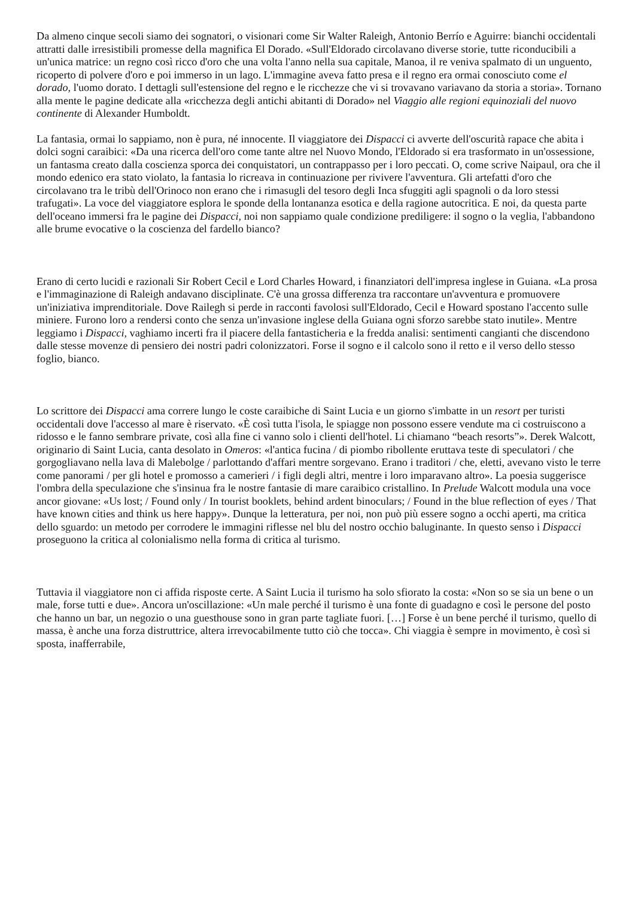Da almeno cinque secoli siamo dei sognatori, o visionari come Sir Walter Raleigh, Antonio Berrío e Aguirre: bianchi occidentali attratti dalle irresistibili promesse della magnifica El Dorado. «Sull'Eldorado circolavano diverse storie, tutte riconducibili a un'unica matrice: un regno così ricco d'oro che una volta l'anno nella sua capitale, Manoa, il re veniva spalmato di un unguento, ricoperto di polvere d'oro e poi immerso in un lago. L'immagine aveva fatto presa e il regno era ormai conosciuto come el dorado, l'uomo dorato. I dettagli sull'estensione del regno e le ricchezze che vi si trovavano variavano da storia a storia». Tornano alla mente le pagine dedicate alla «ricchezza degli antichi abitanti di Dorado» nel Viaggio alle regioni equinoziali del nuovo continente di Alexander Humboldt.
La fantasia, ormai lo sappiamo, non è pura, né innocente. Il viaggiatore dei Dispacci ci avverte dell'oscurità rapace che abita i dolci sogni caraibici: «Da una ricerca dell'oro come tante altre nel Nuovo Mondo, l'Eldorado si era trasformato in un'ossessione, un fantasma creato dalla coscienza sporca dei conquistatori, un contrappasso per i loro peccati. O, come scrive Naipaul, ora che il mondo edenico era stato violato, la fantasia lo ricreava in continuazione per rivivere l'avventura. Gli artefatti d'oro che circolavano tra le tribù dell'Orinoco non erano che i rimasugli del tesoro degli Inca sfuggiti agli spagnoli o da loro stessi trafugati». La voce del viaggiatore esplora le sponde della lontananza esotica e della ragione autocritica. E noi, da questa parte dell'oceano immersi fra le pagine dei Dispacci, noi non sappiamo quale condizione prediligere: il sogno o la veglia, l'abbandono alle brume evocative o la coscienza del fardello bianco?
Erano di certo lucidi e razionali Sir Robert Cecil e Lord Charles Howard, i finanziatori dell'impresa inglese in Guiana. «La prosa e l'immaginazione di Raleigh andavano disciplinate. C'è una grossa differenza tra raccontare un'avventura e promuovere un'iniziativa imprenditoriale. Dove Railegh si perde in racconti favolosi sull'Eldorado, Cecil e Howard spostano l'accento sulle miniere. Furono loro a rendersi conto che senza un'invasione inglese della Guiana ogni sforzo sarebbe stato inutile». Mentre leggiamo i Dispacci, vaghiamo incerti fra il piacere della fantasticheria e la fredda analisi: sentimenti cangianti che discendono dalle stesse movenze di pensiero dei nostri padri colonizzatori. Forse il sogno e il calcolo sono il retto e il verso dello stesso foglio, bianco.
Lo scrittore dei Dispacci ama correre lungo le coste caraibiche di Saint Lucia e un giorno s'imbatte in un resort per turisti occidentali dove l'accesso al mare è riservato. «È così tutta l'isola, le spiagge non possono essere vendute ma ci costruiscono a ridosso e le fanno sembrare private, così alla fine ci vanno solo i clienti dell'hotel. Li chiamano “beach resorts”». Derek Walcott, originario di Saint Lucia, canta desolato in Omeros: «l'antica fucina / di piombo ribollente eruttava teste di speculatori / che gorgogliavano nella lava di Malebolge / parlottando d'affari mentre sorgevano. Erano i traditori / che, eletti, avevano visto le terre come panorami / per gli hotel e promosso a camerieri / i figli degli altri, mentre i loro imparavano altro». La poesia suggerisce l'ombra della speculazione che s'insinua fra le nostre fantasie di mare caraibico cristallino. In Prelude Walcott modula una voce ancor giovane: «Us lost; / Found only / In tourist booklets, behind ardent binoculars; / Found in the blue reflection of eyes / That have known cities and think us here happy». Dunque la letteratura, per noi, non può più essere sogno a occhi aperti, ma critica dello sguardo: un metodo per corrodere le immagini riflesse nel blu del nostro occhio baluginante. In questo senso i Dispacci proseguono la critica al colonialismo nella forma di critica al turismo.
Tuttavia il viaggiatore non ci affida risposte certe. A Saint Lucia il turismo ha solo sfiorato la costa: «Non so se sia un bene o un male, forse tutti e due». Ancora un'oscillazione: «Un male perché il turismo è una fonte di guadagno e così le persone del posto che hanno un bar, un negozio o una guesthouse sono in gran parte tagliate fuori. […] Forse è un bene perché il turismo, quello di massa, è anche una forza distruttrice, altera irrevocabilmente tutto ciò che tocca». Chi viaggia è sempre in movimento, è così si sposta, inafferrabile,